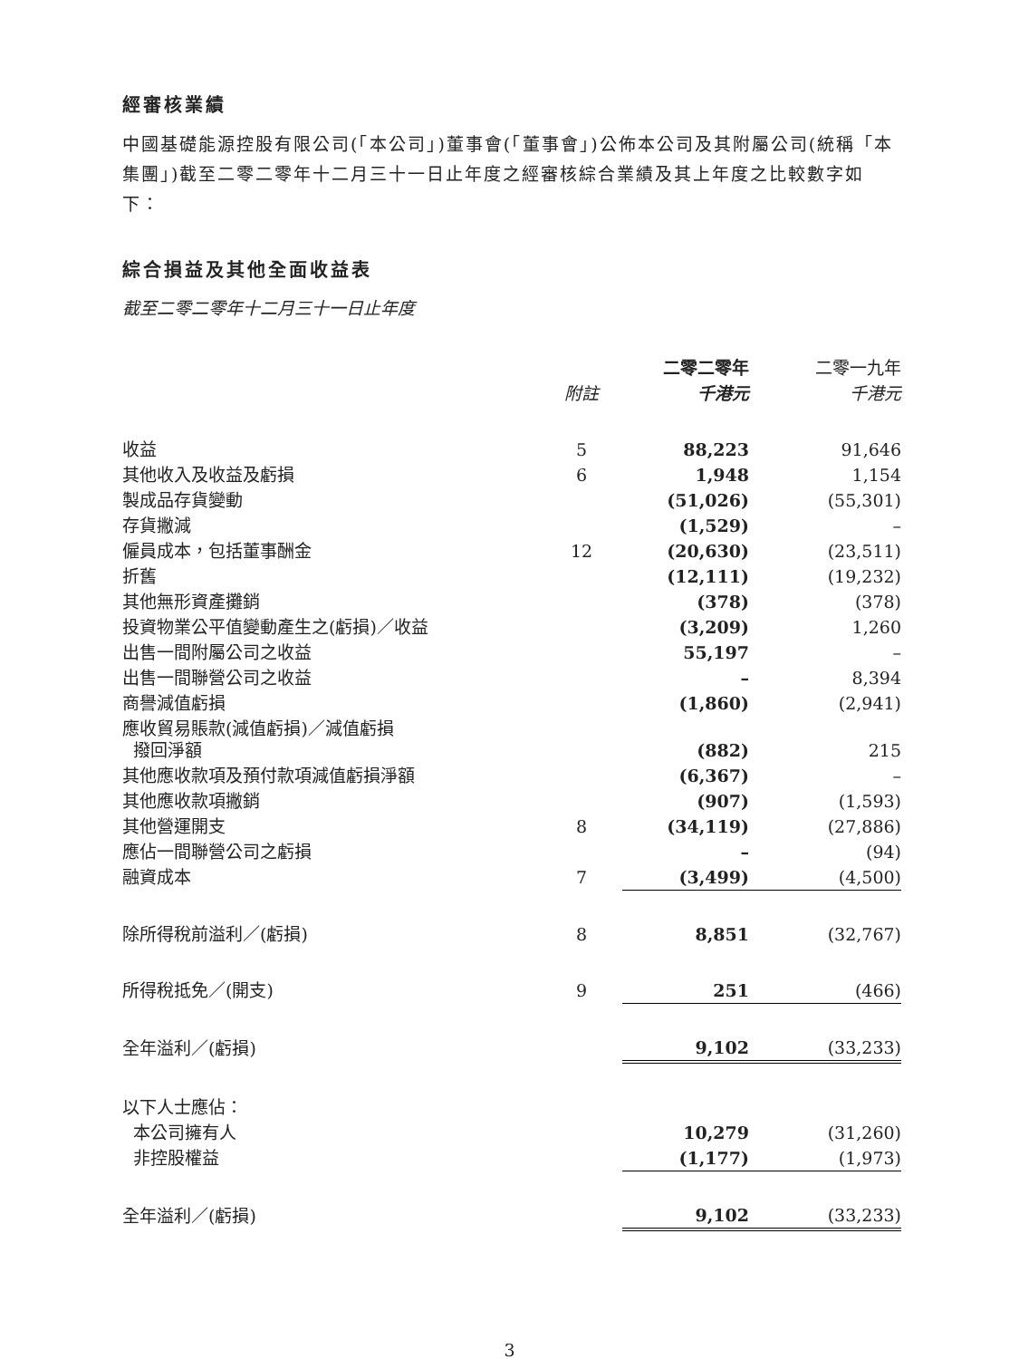經審核業績
中國基礎能源控股有限公司(「本公司」)董事會(「董事會」)公佈本公司及其附屬公司(統稱「本集團」)截至二零二零年十二月三十一日止年度之經審核綜合業績及其上年度之比較數字如下：
綜合損益及其他全面收益表
截至二零二零年十二月三十一日止年度
| | | 二零二零年 | 二零一九年 |
| --- | --- | --- | --- |
| | 附註 | 千港元 | 千港元 |
| 收益 | 5 | 88,223 | 91,646 |
| 其他收入及收益及虧損 | 6 | 1,948 | 1,154 |
| 製成品存貨變動 | | (51,026) | (55,301) |
| 存貨撇減 | | (1,529) | – |
| 僱員成本，包括董事酬金 | 12 | (20,630) | (23,511) |
| 折舊 | | (12,111) | (19,232) |
| 其他無形資產攤銷 | | (378) | (378) |
| 投資物業公平值變動產生之(虧損)／收益 | | (3,209) | 1,260 |
| 出售一間附屬公司之收益 | | 55,197 | – |
| 出售一間聯營公司之收益 | | – | 8,394 |
| 商譽減值虧損 | | (1,860) | (2,941) |
| 應收貿易賬款(減值虧損)／減值虧損 撥回淨額 | | (882) | 215 |
| 其他應收款項及預付款項減值虧損淨額 | | (6,367) | – |
| 其他應收款項撇銷 | | (907) | (1,593) |
| 其他營運開支 | 8 | (34,119) | (27,886) |
| 應佔一間聯營公司之虧損 | | – | (94) |
| 融資成本 | 7 | (3,499) | (4,500) |
| 除所得稅前溢利／(虧損) | 8 | 8,851 | (32,767) |
| 所得稅抵免／(開支) | 9 | 251 | (466) |
| 全年溢利／(虧損) | | 9,102 | (33,233) |
| 以下人士應佔： | | | |
| 本公司擁有人 | | 10,279 | (31,260) |
| 非控股權益 | | (1,177) | (1,973) |
| 全年溢利／(虧損) | | 9,102 | (33,233) |
3